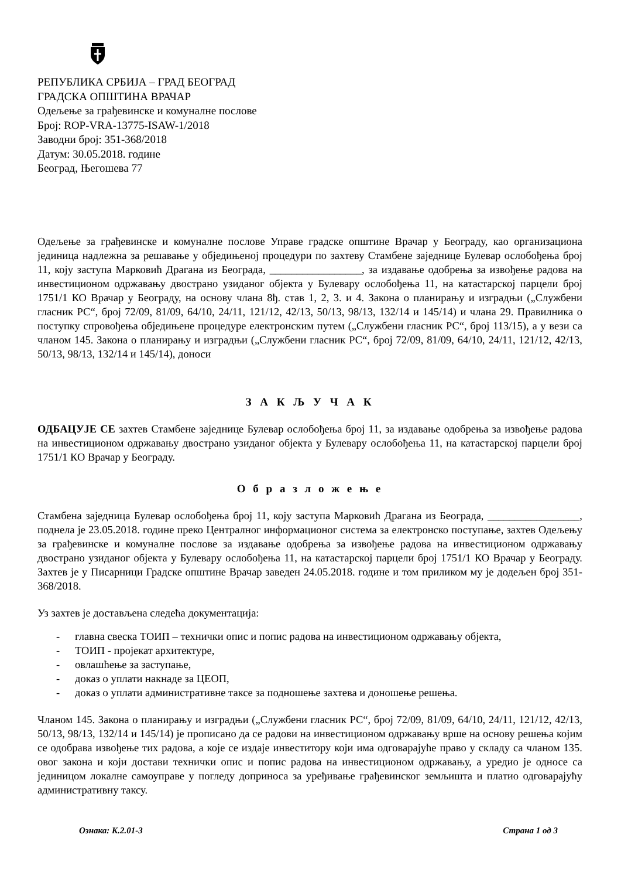РЕПУБЛИКА СРБИЈА – ГРАД БЕОГРАД
ГРАДСКА ОПШТИНА ВРАЧАР
Одељење за грађевинске и комуналне послове
Број: ROP-VRA-13775-ISAW-1/2018
Заводни број: 351-368/2018
Датум: 30.05.2018. године
Београд, Његошева 77
Одељење за грађевинске и комуналне послове Управе градске општине Врачар у Београду, као организациона јединица надлежна за решавање у обједињеној процедури по захтеву Стамбене заједнице Булевар ослобођења број 11, коју заступа Марковић Драгана из Београда, _________________, за издавање одобрења за извођење радова на инвестиционом одржавању двострано узиданог објекта у Булевару ослобођења 11, на катастарској парцели број 1751/1 КО Врачар у Београду, на основу члана 8ђ. став 1, 2, 3. и 4. Закона о планирању и изградњи („Службени гласник РС“, број 72/09, 81/09, 64/10, 24/11, 121/12, 42/13, 50/13, 98/13, 132/14 и 145/14) и члана 29. Правилника о поступку спровођења обједињене процедуре електронским путем („Службени гласник РС“, број 113/15), а у вези са чланом 145. Закона о планирању и изградњи („Службени гласник РС“, број 72/09, 81/09, 64/10, 24/11, 121/12, 42/13, 50/13, 98/13, 132/14 и 145/14), доноси
З А К Љ У Ч А К
ОДБАЦУЈЕ СЕ захтев Стамбене заједнице Булевар ослобођења број 11, за издавање одобрења за извођење радова на инвестиционом одржавању двострано узиданог објекта у Булевару ослобођења 11, на катастарској парцели број 1751/1 КО Врачар у Београду.
О б р а з л о ж е њ е
Стамбена заједница Булевар ослобођења број 11, коју заступа Марковић Драгана из Београда, _________________, поднела је 23.05.2018. године преко Централног информационог система за електронско поступање, захтев Одељењу за грађевинске и комуналне послове за издавање одобрења за извођење радова на инвестиционом одржавању двострано узиданог објекта у Булевару ослобођења 11, на катастарској парцели број 1751/1 КО Врачар у Београду. Захтев је у Писарници Градске општине Врачар заведен 24.05.2018. године и том приликом му је додељен број 351-368/2018.
Уз захтев је достављена следећа документација:
- главна свеска ТОИП – технички опис и попис радова на инвестиционом одржавању објекта,
- ТОИП - пројекат архитектуре,
- овлашћење за заступање,
- доказ о уплати накнаде за ЦЕОП,
- доказ о уплати административне таксе за подношење захтева и доношење решења.
Чланом 145. Закона о планирању и изградњи („Службени гласник РС“, број 72/09, 81/09, 64/10, 24/11, 121/12, 42/13, 50/13, 98/13, 132/14 и 145/14) је прописано да се радови на инвестиционом одржавању врше на основу решења којим се одобрава извођење тих радова, а које се издаје инвеститору који има одговарајуће право у складу са чланом 135. овог закона и који достави технички опис и попис радова на инвестиционом одржавању, а уредио је односе са јединицом локалне самоуправе у погледу доприноса за уређивање грађевинског земљишта и платио одговарајућу административну таксу.
Ознака: К.2.01-3 Страна 1 од 3